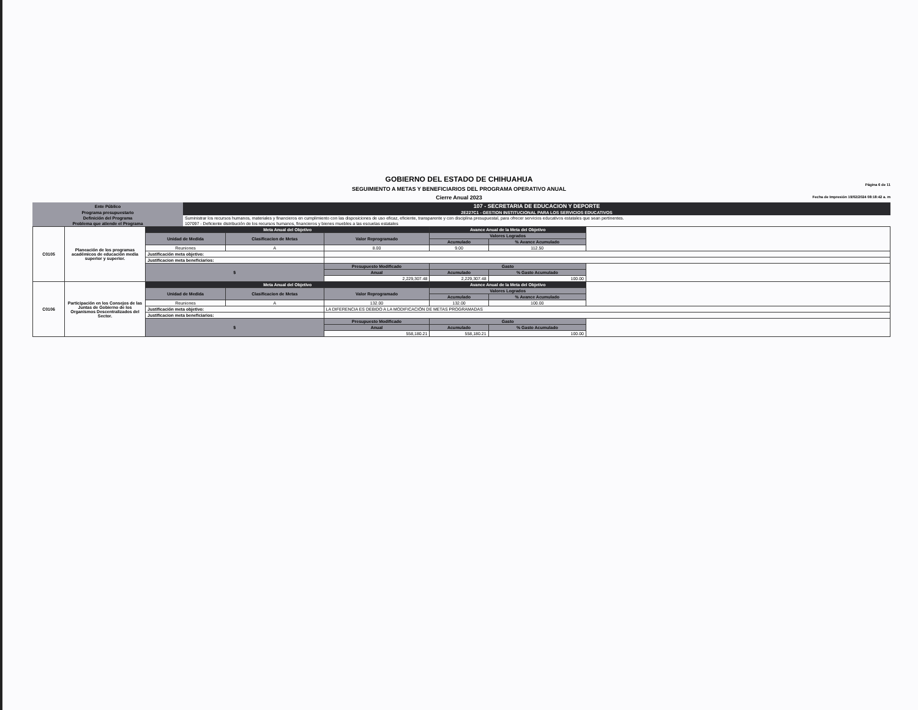GOBIERNO DEL ESTADO DE CHIHUAHUA
SEGUIMIENTO A METAS Y BENEFICIARIOS DEL PROGRAMA OPERATIVO ANUAL
Cierre Anual 2023
Página 6 de 11
Fecha de Impresión 19/02/2024 08:18:42 a. m
| Ente Público | 107 - SECRETARIA DE EDUCACION Y DEPORTE |
| Programa presupuestario | 2E227C1 - GESTION INSTITUCIONAL PARA LOS SERVICIOS EDUCATIVOS |
| Definición del Programa | Suministrar los recursos humanos, materiales y financieros en cumplimiento con las disposiciones de uso eficaz, eficiente, transparente y con disciplina presupuestal, para ofrecer servicios educativos estatales que sean pertinentes. |
| Problema que atiende el Programa | 107097 - Deficiente distribución de los recursos humanos, financieros y bienes muebles a las escuelas estatales |
| C0105 | Planeación de los programas académicos de educación media superior y superior. | Meta Anual del Objetivo | | | Avance Anual de la Meta del Objetivo | | |
| | | Unidad de Medida | Clasificacion de Metas | Valor Reprogramado | Valores Logrados | | |
| | | | | | Acumulado | % Avance Acumulado | |
| | | Reuniones | A | 8.00 | 9.00 | 112.50 | |
| | | Justificación meta objetivo: | | | | | |
| | | Justificacion meta beneficiarios: | | | | | |
| | | $ | | Presupuesto Modificado | Gasto | | |
| | | | | Anual | Acumulado | % Gasto Acumulado | |
| | | | | 2,229,307.48 | 2,229,307.48 | 100.00 | |
| C0106 | Participación en los Consejos de las Juntas de Gobierno de los Organismos Descentralizados del Sector. | Meta Anual del Objetivo | | | Avance Anual de la Meta del Objetivo | | |
| | | Unidad de Medida | Clasificacion de Metas | Valor Reprogramado | Valores Logrados | | |
| | | | | | Acumulado | % Avance Acumulado | |
| | | Reuniones | A | 132.00 | 132.00 | 100.00 | |
| | | Justificación meta objetivo: | | LA DIFERENCIA ES DEBIDO A LA MODIFICACIÓN DE METAS PROGRAMADAS | | | |
| | | Justificacion meta beneficiarios: | | | | | |
| | | $ | | Presupuesto Modificado | Gasto | | |
| | | | | Anual | Acumulado | % Gasto Acumulado | |
| | | | | 558,180.21 | 558,180.21 | 100.00 | |